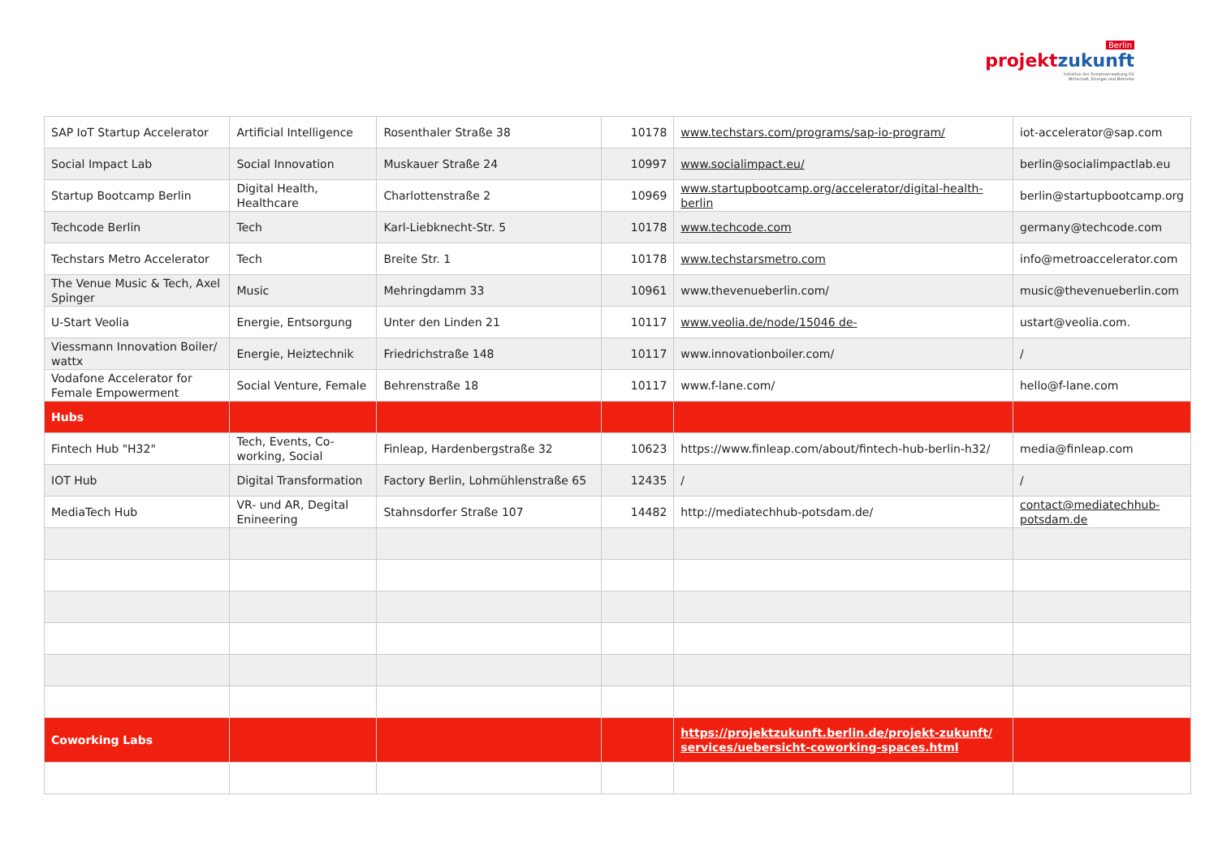Berlin
projektzukunft
Initiative der Senatsverwaltung für
Wirtschaft, Energie und Betriebe
| SAP IoT Startup Accelerator | Artificial Intelligence | Rosenthaler Straße 38 | 10178 | www.techstars.com/programs/sap-io-program/ | iot-accelerator@sap.com |
| Social Impact Lab | Social Innovation | Muskauer Straße 24 | 10997 | www.socialimpact.eu/ | berlin@socialimpactlab.eu |
| Startup Bootcamp Berlin | Digital Health, Healthcare | Charlottenstraße 2 | 10969 | www.startupbootcamp.org/accelerator/digital-health-berlin | berlin@startupbootcamp.org |
| Techcode Berlin | Tech | Karl-Liebknecht-Str. 5 | 10178 | www.techcode.com | germany@techcode.com |
| Techstars Metro Accelerator | Tech | Breite Str. 1 | 10178 | www.techstarsmetro.com | info@metroaccelerator.com |
| The Venue Music & Tech, Axel Spinger | Music | Mehringdamm 33 | 10961 | www.thevenueberlin.com/ | music@thevenueberlin.com |
| U-Start Veolia | Energie, Entsorgung | Unter den Linden 21 | 10117 | www.veolia.de/node/15046 de- | ustart@veolia.com. |
| Viessmann Innovation Boiler/ wattx | Energie, Heiztechnik | Friedrichstraße 148 | 10117 | www.innovationboiler.com/ | / |
| Vodafone Accelerator for Female Empowerment | Social Venture, Female | Behrenstraße 18 | 10117 | www.f-lane.com/ | hello@f-lane.com |
| Hubs | | | | | |
| Fintech Hub "H32" | Tech, Events, Co-working, Social | Finleap, Hardenbergstraße 32 | 10623 | https://www.finleap.com/about/fintech-hub-berlin-h32/ | media@finleap.com |
| IOT Hub | Digital Transformation | Factory Berlin, Lohmühlenstraße 65 | 12435 | / | / |
| MediaTech Hub | VR- und AR, Degital Enineering | Stahnsdorfer Straße 107 | 14482 | http://mediatechhub-potsdam.de/ | contact@mediatechhub-potsdam.de |
| Coworking Labs | | | | https://projektzukunft.berlin.de/projekt-zukunft/ services/uebersicht-coworking-spaces.html | |